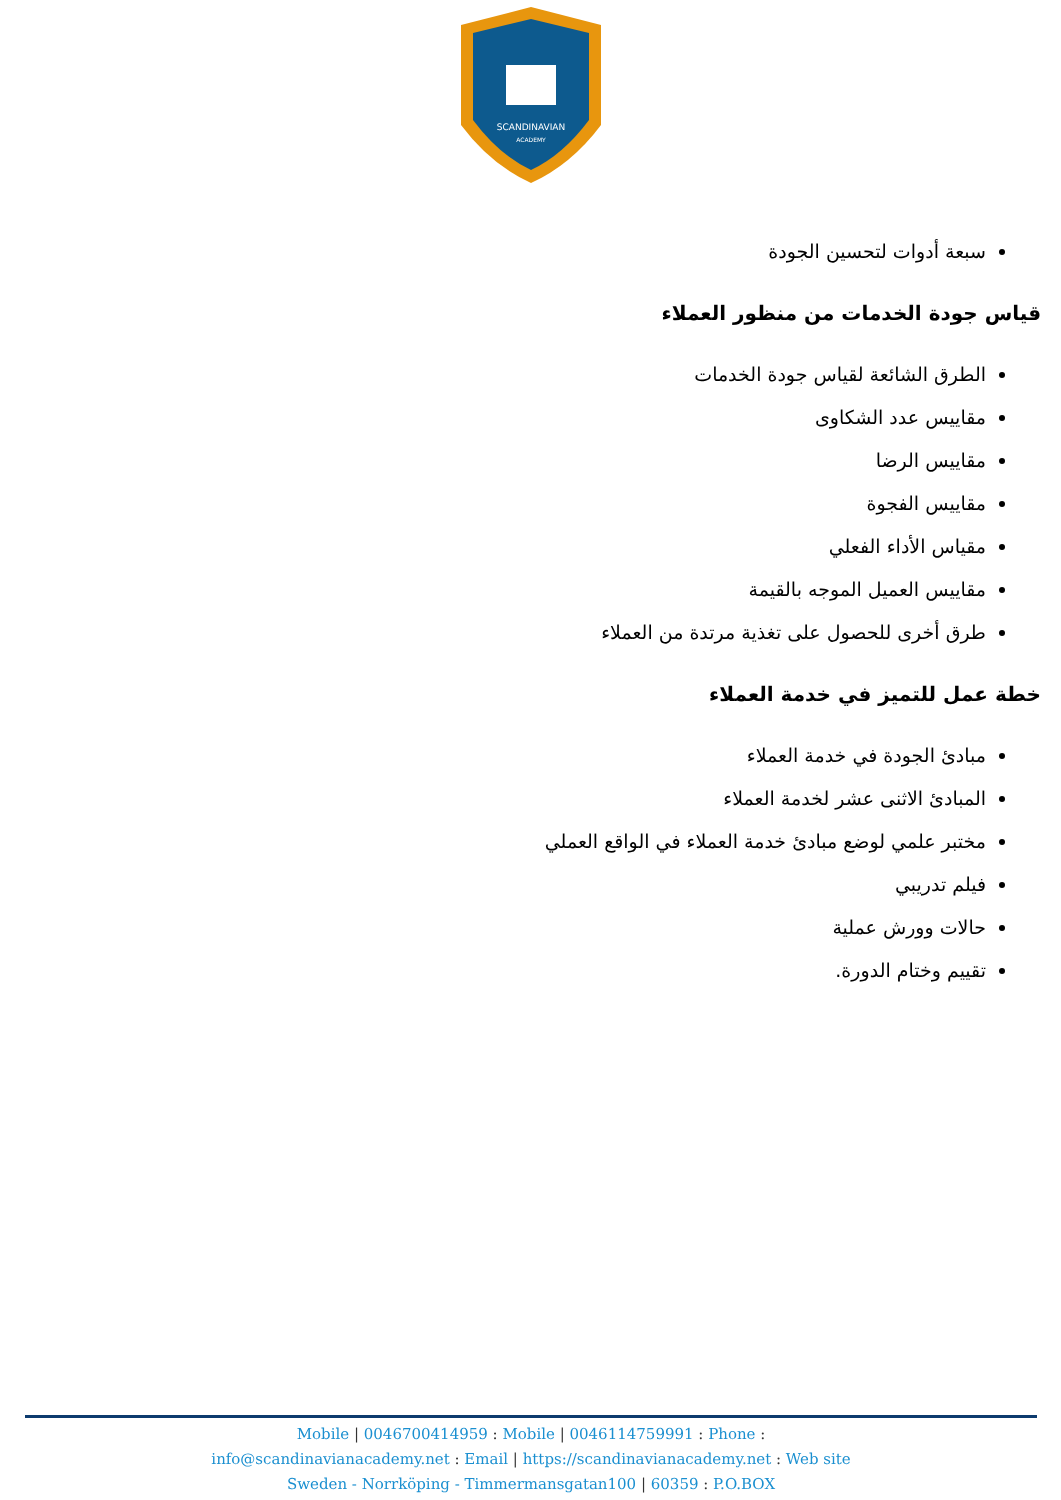SCANDINAVIAN
ACADEMY
سبعة أدوات لتحسين الجودة
قياس جودة الخدمات من منظور العملاء
الطرق الشائعة لقياس جودة الخدمات
مقاييس عدد الشكاوى
مقاييس الرضا
مقاييس الفجوة
مقياس الأداء الفعلي
مقاييس العميل الموجه بالقيمة
طرق أخرى للحصول على تغذية مرتدة من العملاء
خطة عمل للتميز في خدمة العملاء
مبادئ الجودة في خدمة العملاء
المبادئ الاثنى عشر لخدمة العملاء
مختبر علمي لوضع مبادئ خدمة العملاء في الواقع العملي
فيلم تدريبي
حالات وورش عملية
تقييم وختام الدورة.
Mobile | 0046700414959 : Mobile | 0046114759991 : Phone :
info@scandinavianacademy.net : Email | https://scandinavianacademy.net : Web site
Sweden - Norrköping - Timmermansgatan100 | 60359 : P.O.BOX